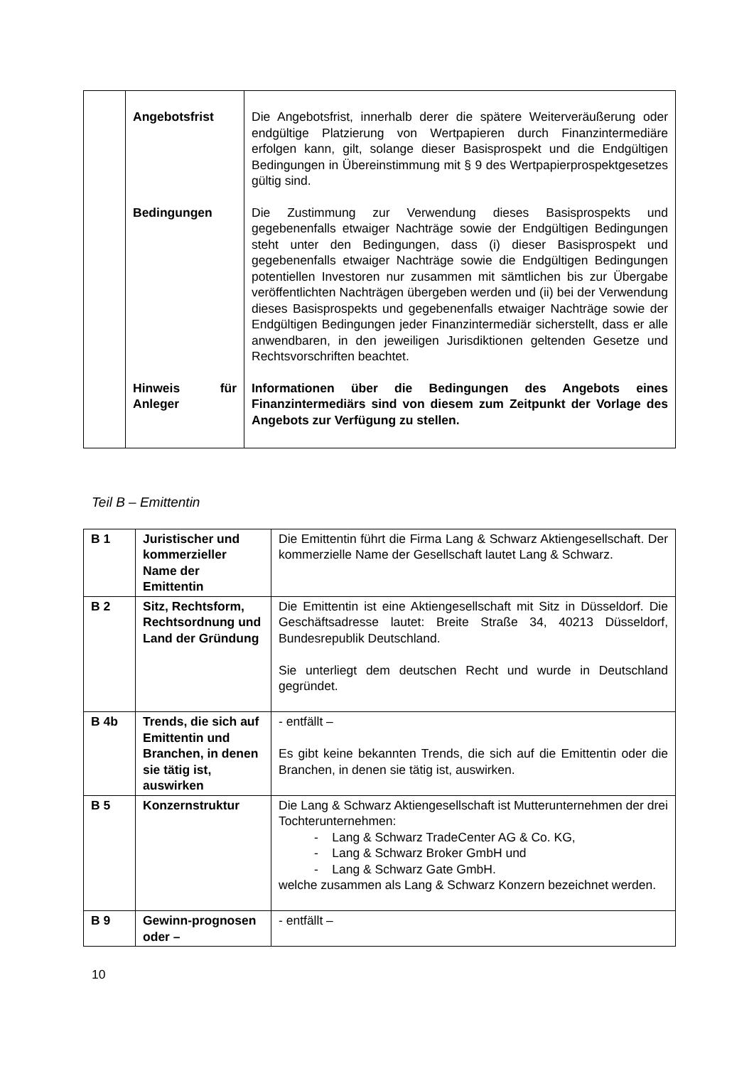| | Angebotsfrist | Die Angebotsfrist, innerhalb derer die spätere Weiterveräußerung oder endgültige Platzierung von Wertpapieren durch Finanzintermediäre erfolgen kann, gilt, solange dieser Basisprospekt und die Endgültigen Bedingungen in Übereinstimmung mit § 9 des Wertpapierprospektgesetzes gültig sind. |
| | Bedingungen | Die Zustimmung zur Verwendung dieses Basisprospekts und gegebenenfalls etwaiger Nachträge sowie der Endgültigen Bedingungen steht unter den Bedingungen, dass (i) dieser Basisprospekt und gegebenenfalls etwaiger Nachträge sowie die Endgültigen Bedingungen potentiellen Investoren nur zusammen mit sämtlichen bis zur Übergabe veröffentlichten Nachträgen übergeben werden und (ii) bei der Verwendung dieses Basisprospekts und gegebenenfalls etwaiger Nachträge sowie der Endgültigen Bedingungen jeder Finanzintermediär sicherstellt, dass er alle anwendbaren, in den jeweiligen Jurisdiktionen geltenden Gesetze und Rechtsvorschriften beachtet. |
| | Hinweis für Anleger | Informationen über die Bedingungen des Angebots eines Finanzintermediärs sind von diesem zum Zeitpunkt der Vorlage des Angebots zur Verfügung zu stellen. |
Teil B – Emittentin
| B 1 | Juristischer und kommerzieller Name der Emittentin | Die Emittentin führt die Firma Lang & Schwarz Aktiengesellschaft. Der kommerzielle Name der Gesellschaft lautet Lang & Schwarz. |
| B 2 | Sitz, Rechtsform, Rechtsordnung und Land der Gründung | Die Emittentin ist eine Aktiengesellschaft mit Sitz in Düsseldorf. Die Geschäftsadresse lautet: Breite Straße 34, 40213 Düsseldorf, Bundesrepublik Deutschland. Sie unterliegt dem deutschen Recht und wurde in Deutschland gegründet. |
| B 4b | Trends, die sich auf Emittentin und Branchen, in denen sie tätig ist, auswirken | - entfällt – Es gibt keine bekannten Trends, die sich auf die Emittentin oder die Branchen, in denen sie tätig ist, auswirken. |
| B 5 | Konzernstruktur | Die Lang & Schwarz Aktiengesellschaft ist Mutterunternehmen der drei Tochterunternehmen: - Lang & Schwarz TradeCenter AG & Co. KG, - Lang & Schwarz Broker GmbH und - Lang & Schwarz Gate GmbH. welche zusammen als Lang & Schwarz Konzern bezeichnet werden. |
| B 9 | Gewinn-prognosen oder – | - entfällt – |
10